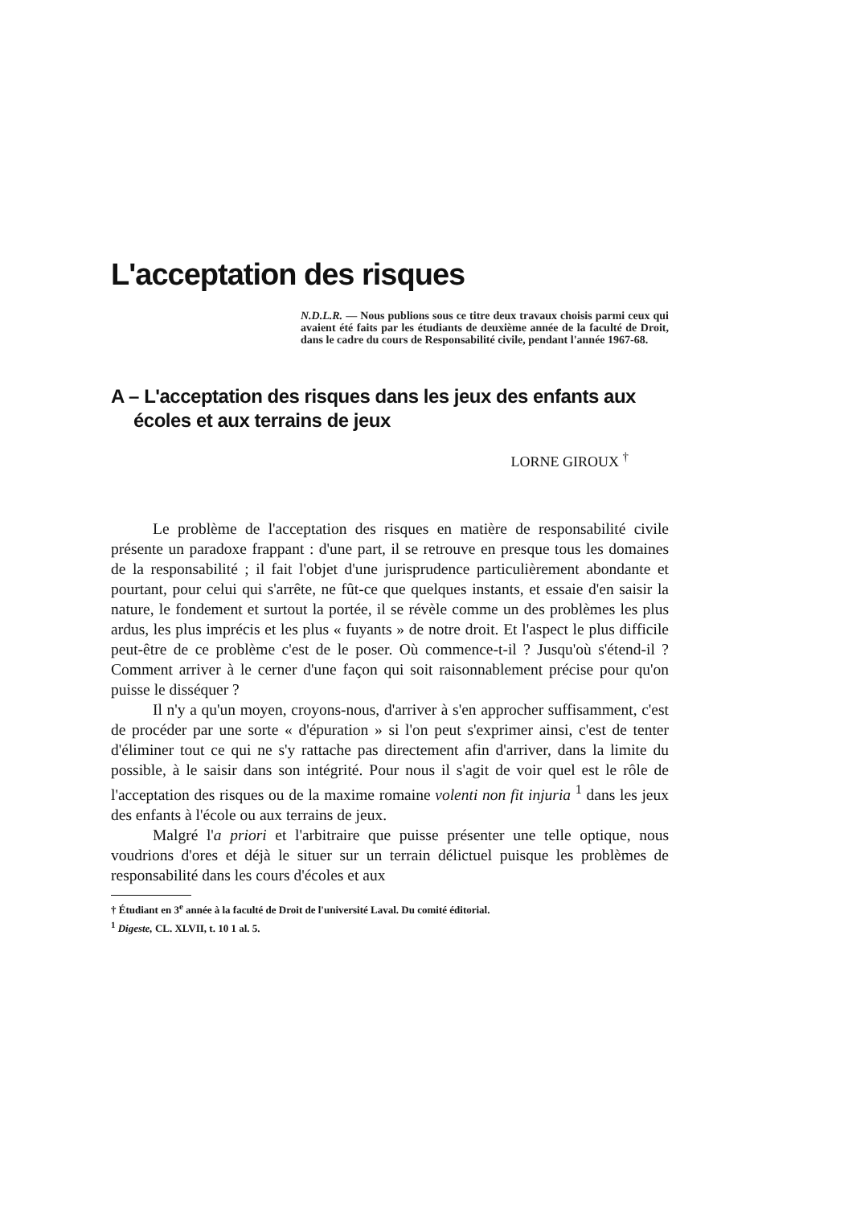L'acceptation des risques
N.D.L.R. — Nous publions sous ce titre deux travaux choisis parmi ceux qui avaient été faits par les étudiants de deuxième année de la faculté de Droit, dans le cadre du cours de Responsabilité civile, pendant l'année 1967-68.
A – L'acceptation des risques dans les jeux des enfants aux écoles et aux terrains de jeux
LORNE GIROUX <sup>†</sup>
Le problème de l'acceptation des risques en matière de responsabilité civile présente un paradoxe frappant : d'une part, il se retrouve en presque tous les domaines de la responsabilité ; il fait l'objet d'une jurisprudence particulièrement abondante et pourtant, pour celui qui s'arrête, ne fût-ce que quelques instants, et essaie d'en saisir la nature, le fondement et surtout la portée, il se révèle comme un des problèmes les plus ardus, les plus imprécis et les plus « fuyants » de notre droit. Et l'aspect le plus difficile peut-être de ce problème c'est de le poser. Où commence-t-il ? Jusqu'où s'étend-il ? Comment arriver à le cerner d'une façon qui soit raisonnablement précise pour qu'on puisse le disséquer ?
Il n'y a qu'un moyen, croyons-nous, d'arriver à s'en approcher suffisamment, c'est de procéder par une sorte « d'épuration » si l'on peut s'exprimer ainsi, c'est de tenter d'éliminer tout ce qui ne s'y rattache pas directement afin d'arriver, dans la limite du possible, à le saisir dans son intégrité. Pour nous il s'agit de voir quel est le rôle de l'acceptation des risques ou de la maxime romaine volenti non fit injuria <sup>1</sup> dans les jeux des enfants à l'école ou aux terrains de jeux.
Malgré l'a priori et l'arbitraire que puisse présenter une telle optique, nous voudrions d'ores et déjà le situer sur un terrain délictuel puisque les problèmes de responsabilité dans les cours d'écoles et aux
† Étudiant en 3<sup>e</sup> année à la faculté de Droit de l'université Laval. Du comité éditorial.
<sup>1</sup> Digeste, CL. XLVII, t. 10 1 al. 5.